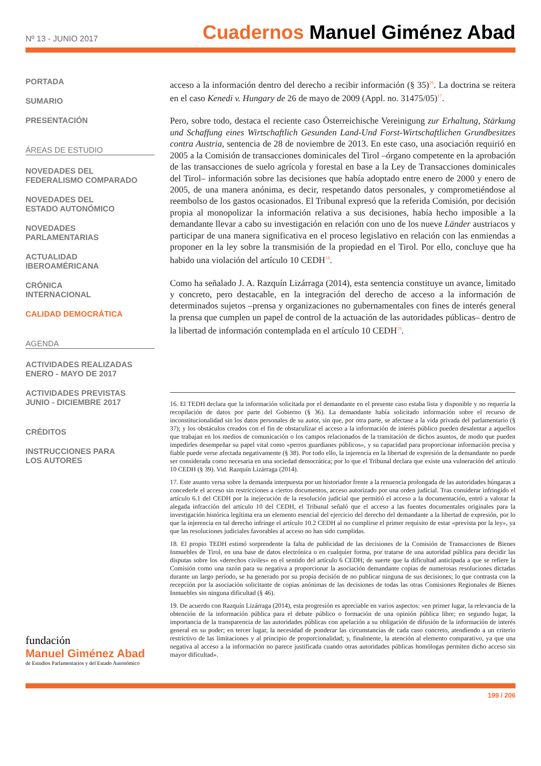Nº 13 - JUNIO 2017
Cuadernos Manuel Giménez Abad
PORTADA
SUMARIO
PRESENTACIÓN
ÁREAS DE ESTUDIO
NOVEDADES DEL
FEDERALISMO COMPARADO
NOVEDADES DEL
ESTADO AUTONÓMICO
NOVEDADES
PARLAMENTARIAS
ACTUALIDAD
IBEROAMÉRICANA
CRÓNICA
INTERNACIONAL
CALIDAD DEMOCRÁTICA
AGENDA
ACTIVIDADES REALIZADAS
ENERO - MAYO DE 2017
ACTIVIDADES PREVISTAS
JUNIO - DICIEMBRE 2017
CRÉDITOS
INSTRUCCIONES PARA
LOS AUTORES
fundación
Manuel Giménez Abad
de Estudios Parlamentarios y del Estado Autonómico
acceso a la información dentro del derecho a recibir información (§ 35)<sup>16</sup>. La doctrina se reitera en el caso Kenedi v. Hungary de 26 de mayo de 2009 (Appl. no. 31475/05)<sup>17</sup>.
Pero, sobre todo, destaca el reciente caso Österreichische Vereinigung zur Erhaltung, Stärkung und Schaffung eines Wirtschaftlich Gesunden Land-Und Forst-Wirtschaftlichen Grundbesitzes contra Austria, sentencia de 28 de noviembre de 2013. En este caso, una asociación requirió en 2005 a la Comisión de transacciones dominicales del Tirol –órgano competente en la aprobación de las transacciones de suelo agrícola y forestal en base a la Ley de Transacciones dominicales del Tirol– información sobre las decisiones que había adoptado entre enero de 2000 y enero de 2005, de una manera anónima, es decir, respetando datos personales, y comprometiéndose al reembolso de los gastos ocasionados. El Tribunal expresó que la referida Comisión, por decisión propia al monopolizar la información relativa a sus decisiones, había hecho imposible a la demandante llevar a cabo su investigación en relación con uno de los nueve Länder austriacos y participar de una manera significativa en el proceso legislativo en relación con las enmiendas a proponer en la ley sobre la transmisión de la propiedad en el Tirol. Por ello, concluye que ha habido una violación del artículo 10 CEDH<sup>18</sup>.
Como ha señalado J. A. Razquín Lizárraga (2014), esta sentencia constituye un avance, limitado y concreto, pero destacable, en la integración del derecho de acceso a la información de determinados sujetos –prensa y organizaciones no gubernamentales con fines de interés general la prensa que cumplen un papel de control de la actuación de las autoridades públicas– dentro de la libertad de información contemplada en el artículo 10 CEDH<sup>19</sup>.
16. El TEDH declara que la información solicitada por el demandante en el presente caso estaba lista y disponible y no requería la recopilación de datos por parte del Gobierno (§ 36). La demandante había solicitado información sobre el recurso de inconstitucionalidad sin los datos personales de su autor, sin que, por otra parte, se afectase a la vida privada del parlamentario (§ 37); y los obstáculos creados con el fin de obstaculizar el acceso a la información de interés público pueden desalentar a aquellos que trabajan en los medios de comunicación o los campos relacionados de la tramitación de dichos asuntos, de modo que pueden impedirles desempeñar su papel vital como «perros guardianes públicos», y su capacidad para proporcionar información precisa y fiable puede verse afectada negativamente (§ 38). Por todo ello, la injerencia en la libertad de expresión de la demandante no puede ser considerada como necesaria en una sociedad democrática; por lo que el Tribunal declara que existe una vulneración del artículo 10 CEDH (§ 39). Vid. Razquín Lizárraga (2014).
17. Este asunto versa sobre la demanda interpuesta por un historiador frente a la renuencia prolongada de las autoridades húngaras a concederle el acceso sin restricciones a ciertos documentos, acceso autorizado por una orden judicial. Tras considerar infringido el artículo 6.1 del CEDH por la inejecución de la resolución judicial que permitió el acceso a la documentación, entró a valorar la alegada infracción del artículo 10 del CEDH, el Tribunal señaló que el acceso a las fuentes documentales originales para la investigación histórica legítima era un elemento esencial del ejercicio del derecho del demandante a la libertad de expresión, por lo que la injerencia en tal derecho infringe el artículo 10.2 CEDH al no cumplirse el primer requisito de estar «prevista por la ley», ya que las resoluciones judiciales favorables al acceso no han sido cumplidas.
18. El propio TEDH estimó sorprendente la falta de publicidad de las decisiones de la Comisión de Transacciones de Bienes Inmuebles de Tirol, en una base de datos electrónica o en cualquier forma, por tratarse de una autoridad pública para decidir las disputas sobre los «derechos civiles» en el sentido del artículo 6 CEDH; de suerte que la dificultad anticipada a que se refiere la Comisión como una razón para su negativa a proporcionar la asociación demandante copias de numerosas resoluciones dictadas durante un largo período, se ha generado por su propia decisión de no publicar ninguna de sus decisiones; lo que contrasta con la recepción por la asociación solicitante de copias anónimas de las decisiones de todas las otras Comisiones Regionales de Bienes Inmuebles sin ninguna dificultad (§ 46).
19. De acuerdo con Razquín Lizárraga (2014), esta progresión es apreciable en varios aspectos: «en primer lugar, la relevancia de la obtención de la información pública para el debate público o formación de una opinión pública libre; en segundo lugar, la importancia de la transparencia de las autoridades públicas con apelación a su obligación de difusión de la información de interés general en su poder; en tercer lugar, la necesidad de ponderar las circunstancias de cada caso concreto, atendiendo a un criterio restrictivo de las limitaciones y al principio de proporcionalidad; y, finalmente, la atención al elemento comparativo, ya que una negativa al acceso a la información no parece justificada cuando otras autoridades públicas homólogas permiten dicho acceso sin mayor dificultad».
199 / 206